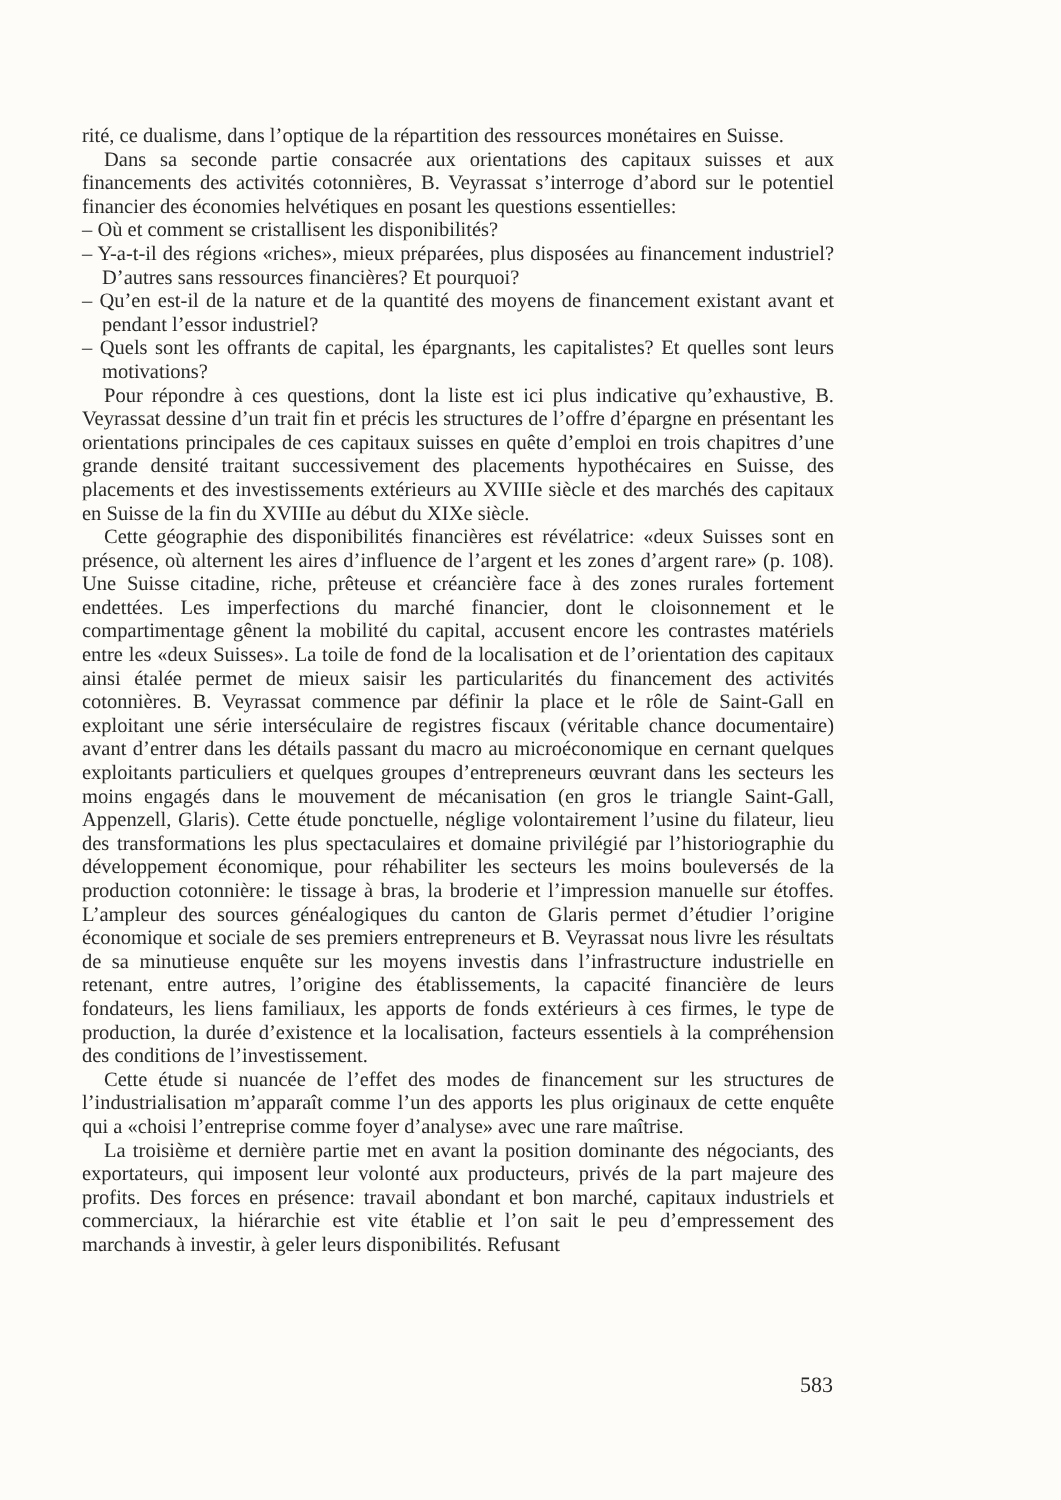rité, ce dualisme, dans l’optique de la répartition des ressources monétaires en Suisse.
Dans sa seconde partie consacrée aux orientations des capitaux suisses et aux financements des activités cotonnières, B. Veyrassat s’interroge d’abord sur le potentiel financier des économies helvétiques en posant les questions essentielles:
– Où et comment se cristallisent les disponibilités?
– Y-a-t-il des régions «riches», mieux préparées, plus disposées au financement industriel? D’autres sans ressources financières? Et pourquoi?
– Qu’en est-il de la nature et de la quantité des moyens de financement existant avant et pendant l’essor industriel?
– Quels sont les offrants de capital, les épargnants, les capitalistes? Et quelles sont leurs motivations?
Pour répondre à ces questions, dont la liste est ici plus indicative qu’exhaustive, B. Veyrassat dessine d’un trait fin et précis les structures de l’offre d’épargne en présentant les orientations principales de ces capitaux suisses en quête d’emploi en trois chapitres d’une grande densité traitant successivement des placements hypothécaires en Suisse, des placements et des investissements extérieurs au XVIIIe siècle et des marchés des capitaux en Suisse de la fin du XVIIIe au début du XIXe siècle.
Cette géographie des disponibilités financières est révélatrice: «deux Suisses sont en présence, où alternent les aires d’influence de l’argent et les zones d’argent rare» (p. 108). Une Suisse citadine, riche, prêteuse et créancière face à des zones rurales fortement endettées. Les imperfections du marché financier, dont le cloisonnement et le compartimentage gênent la mobilité du capital, accusent encore les contrastes matériels entre les «deux Suisses». La toile de fond de la localisation et de l’orientation des capitaux ainsi étalée permet de mieux saisir les particularités du financement des activités cotonnières. B. Veyrassat commence par définir la place et le rôle de Saint-Gall en exploitant une série interséculaire de registres fiscaux (véritable chance documentaire) avant d’entrer dans les détails passant du macro au microéconomique en cernant quelques exploitants particuliers et quelques groupes d’entrepreneurs œuvrant dans les secteurs les moins engagés dans le mouvement de mécanisation (en gros le triangle Saint-Gall, Appenzell, Glaris). Cette étude ponctuelle, néglige volontairement l’usine du filateur, lieu des transformations les plus spectaculaires et domaine privilégié par l’historiographie du développement économique, pour réhabiliter les secteurs les moins bouleversés de la production cotonnière: le tissage à bras, la broderie et l’impression manuelle sur étoffes. L’ampleur des sources généalogiques du canton de Glaris permet d’étudier l’origine économique et sociale de ses premiers entrepreneurs et B. Veyrassat nous livre les résultats de sa minutieuse enquête sur les moyens investis dans l’infrastructure industrielle en retenant, entre autres, l’origine des établissements, la capacité financière de leurs fondateurs, les liens familiaux, les apports de fonds extérieurs à ces firmes, le type de production, la durée d’existence et la localisation, facteurs essentiels à la compréhension des conditions de l’investissement.
Cette étude si nuancée de l’effet des modes de financement sur les structures de l’industrialisation m’apparaît comme l’un des apports les plus originaux de cette enquête qui a «choisi l’entreprise comme foyer d’analyse» avec une rare maîtrise.
La troisième et dernière partie met en avant la position dominante des négociants, des exportateurs, qui imposent leur volonté aux producteurs, privés de la part majeure des profits. Des forces en présence: travail abondant et bon marché, capitaux industriels et commerciaux, la hiérarchie est vite établie et l’on sait le peu d’empressement des marchands à investir, à geler leurs disponibilités. Refusant
583